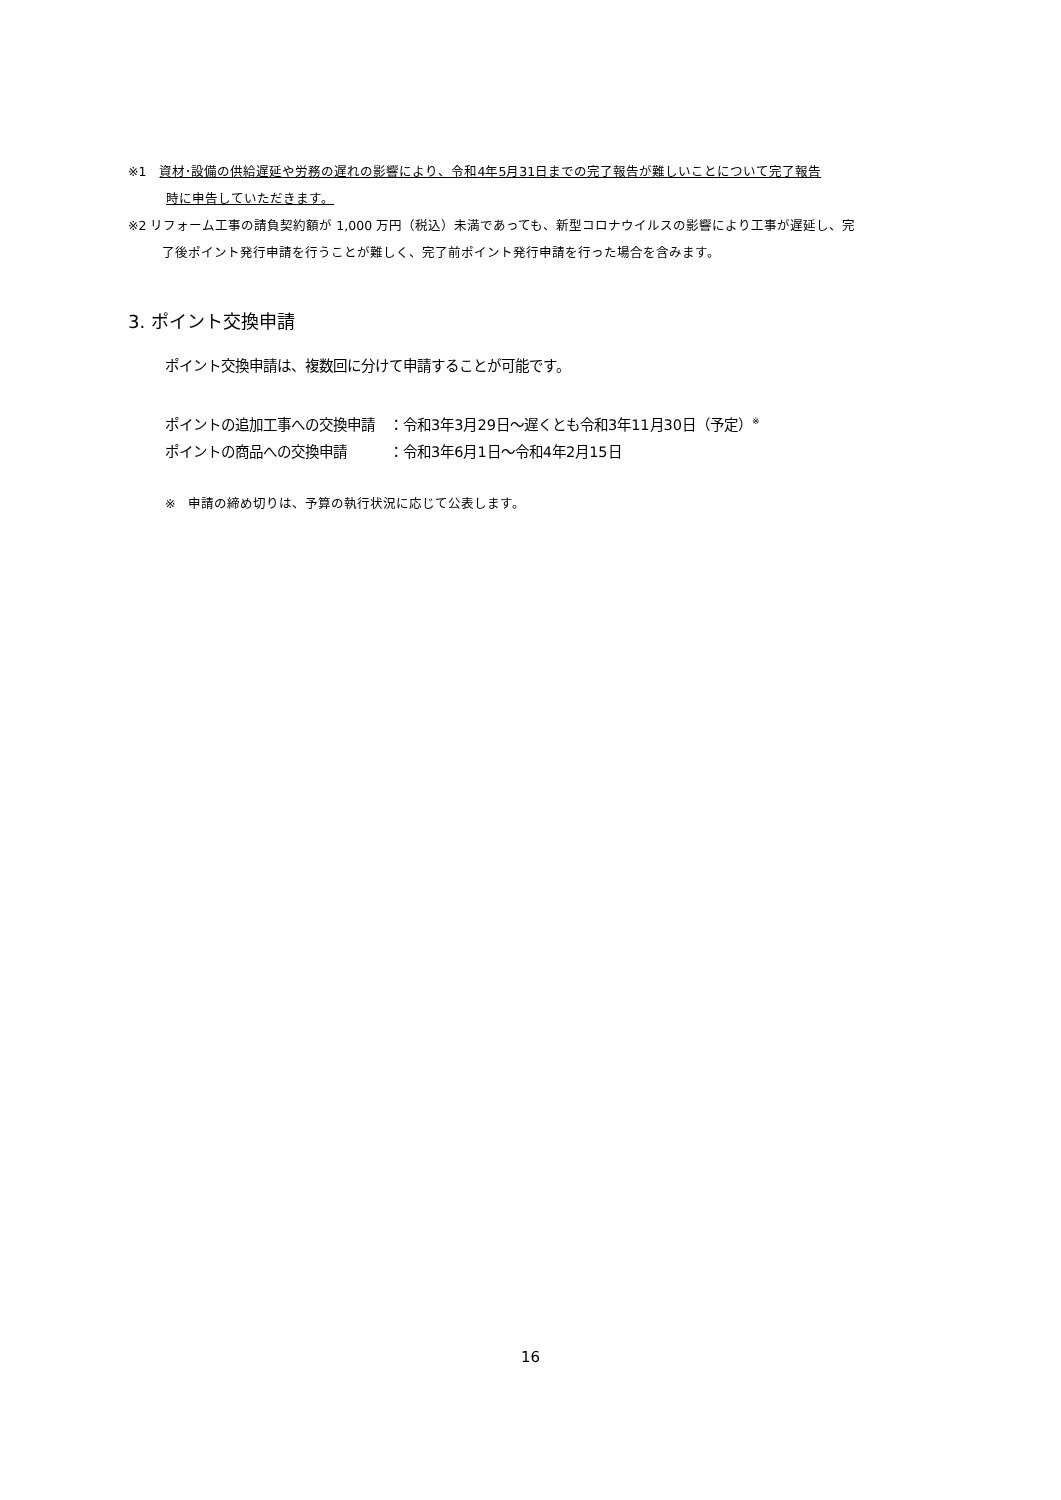※1　資材･設備の供給遅延や労務の遅れの影響により、令和4年5月31日までの完了報告が難しいことについて完了報告
時に申告していただきます。
※2 リフォーム工事の請負契約額が 1,000 万円（税込）未満であっても、新型コロナウイルスの影響により工事が遅延し、完
了後ポイント発行申請を行うことが難しく、完了前ポイント発行申請を行った場合を含みます。
3. ポイント交換申請
ポイント交換申請は、複数回に分けて申請することが可能です。
ポイントの追加工事への交換申請　：令和3年3月29日～遅くとも令和3年11月30日（予定）<sup>※</sup>
ポイントの商品への交換申請　　　：令和3年6月1日～令和4年2月15日
※　申請の締め切りは、予算の執行状況に応じて公表します。
16